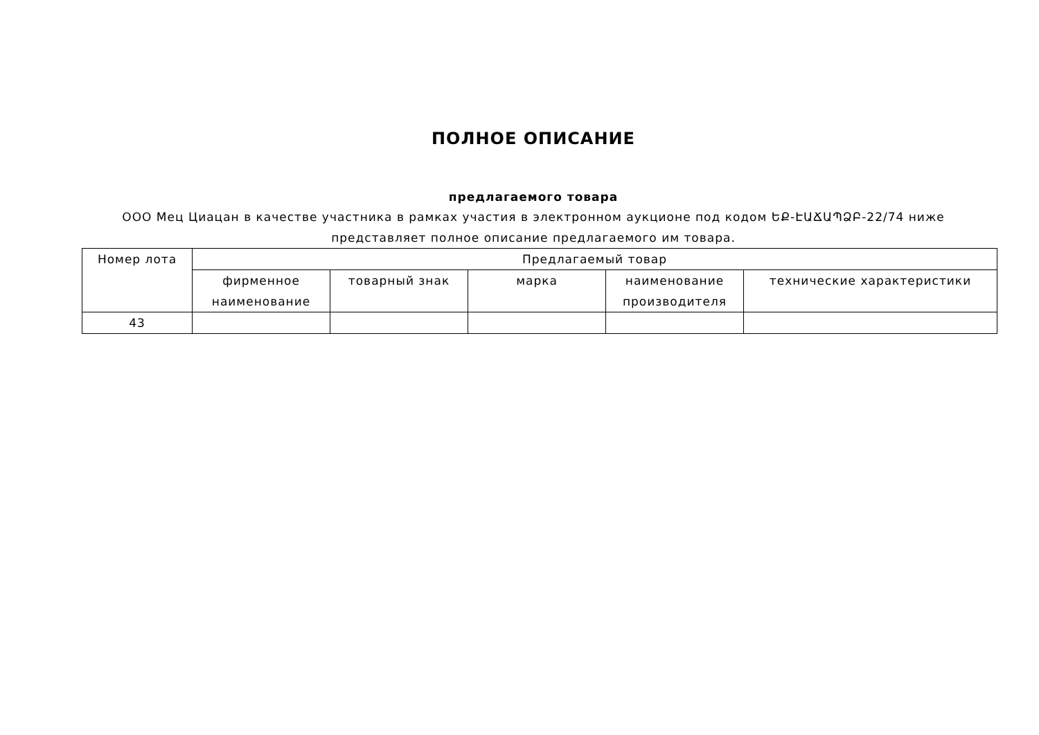ПОЛНОЕ ОПИСАНИЕ
предлагаемого товара
ООО Мец Циацан в качестве участника в рамках участия в электронном аукционе под кодом ԵՔ-ԷԱՃԱՊՁԲ-22/74 ниже представляет полное описание предлагаемого им товара.
| Номер лота | Предлагаемый товар | | | | |
| --- | --- | --- | --- | --- | --- |
| | фирменное наименование | товарный знак | марка | наименование производителя | технические характеристики |
| 43 | | | | | |